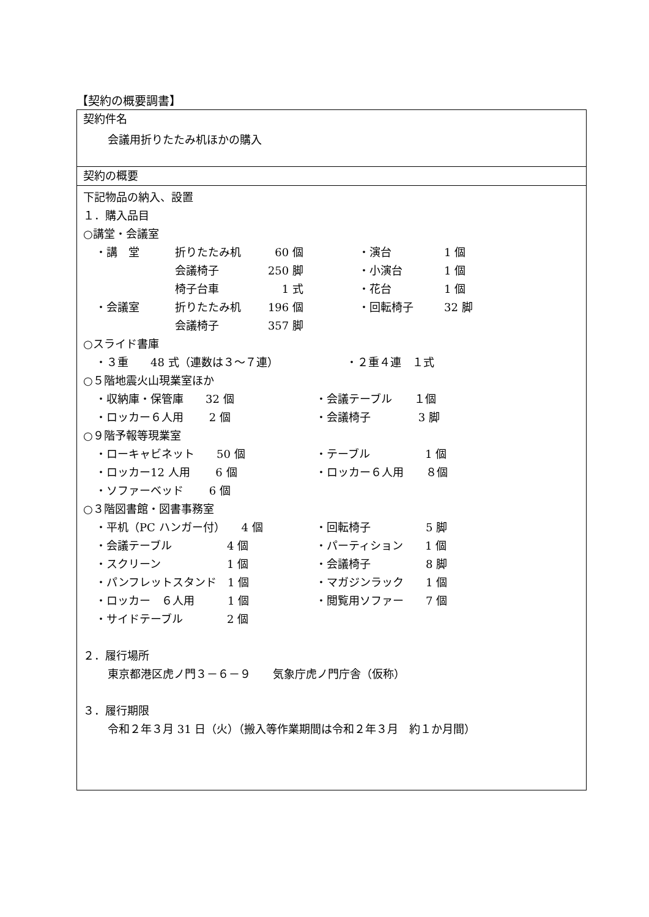【契約の概要調書】
契約件名
会議用折りたたみ机ほかの購入
契約の概要
下記物品の納入、設置
１．購入品目
○講堂・会議室
・講　堂 折りたたみ机 60 個 ・演台 1 個
会議椅子 250 脚 ・小演台 1 個
椅子台車 1 式 ・花台 1 個
・会議室 折りたたみ机 196 個 ・回転椅子 32 脚
会議椅子 357 脚
○スライド書庫
・３重　　48 式（連数は３～７連） ・２重４連　１式
○５階地震火山現業室ほか
・収納庫・保管庫　　32 個 ・会議テーブル　　１個
・ロッカー６人用　　 2 個 ・会議椅子　　　　 3 脚
○９階予報等現業室
・ローキャビネット　　50 個 ・テーブル　　　　　1 個
・ロッカー12 人用　　 6 個 ・ロッカー６人用　　８個
・ソファーベッド　　 6 個
○３階図書館・図書事務室
・平机（PC ハンガー付）　　4 個 ・回転椅子　　　　　5 脚
・会議テーブル　　　　　4 個 ・パーティション　　1 個
・スクリーン　　　　　　1 個 ・会議椅子　　　　　8 脚
・パンフレットスタンド　1 個 ・マガジンラック　　1 個
・ロッカー　６人用　　　1 個 ・閲覧用ソファー　　7 個
・サイドテーブル　　　　2 個
２．履行場所
東京都港区虎ノ門３－６－９　　気象庁虎ノ門庁舎（仮称）
３．履行期限
令和２年３月 31 日（火）（搬入等作業期間は令和２年３月　約１か月間）